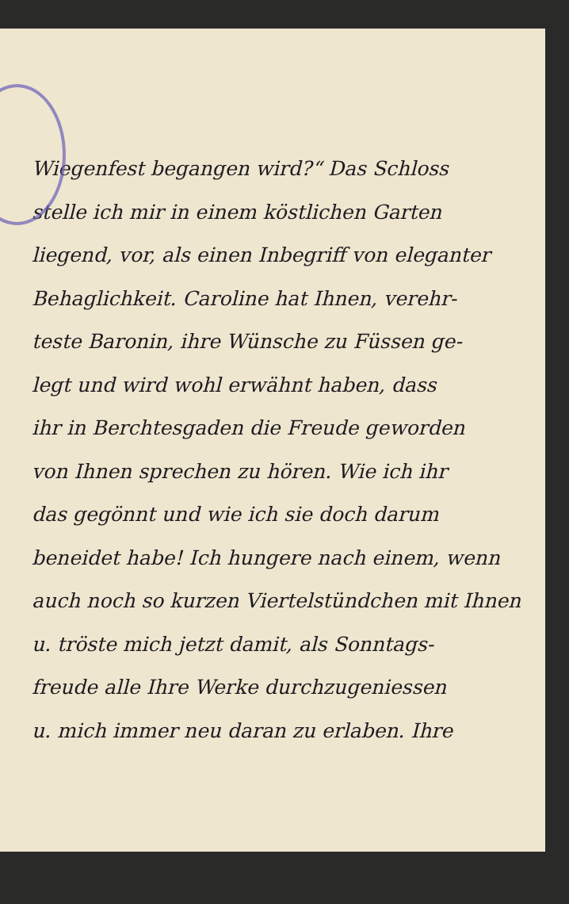Wiegenfest begangen wird?“ Das Schloss
stelle ich mir in einem köstlichen Garten
liegend, vor, als einen Inbegriff von eleganter
Behaglichkeit. Caroline hat Ihnen, verehr-
teste Baronin, ihre Wünsche zu Füssen ge-
legt und wird wohl erwähnt haben, dass
ihr in Berchtesgaden die Freude geworden
von Ihnen sprechen zu hören. Wie ich ihr
das gegönnt und wie ich sie doch darum
beneidet habe! Ich hungere nach einem, wenn
auch noch so kurzen Viertelstündchen mit Ihnen
u. tröste mich jetzt damit, als Sonntags-
freude alle Ihre Werke durchzugeniessen
u. mich immer neu daran zu erlaben. Ihre